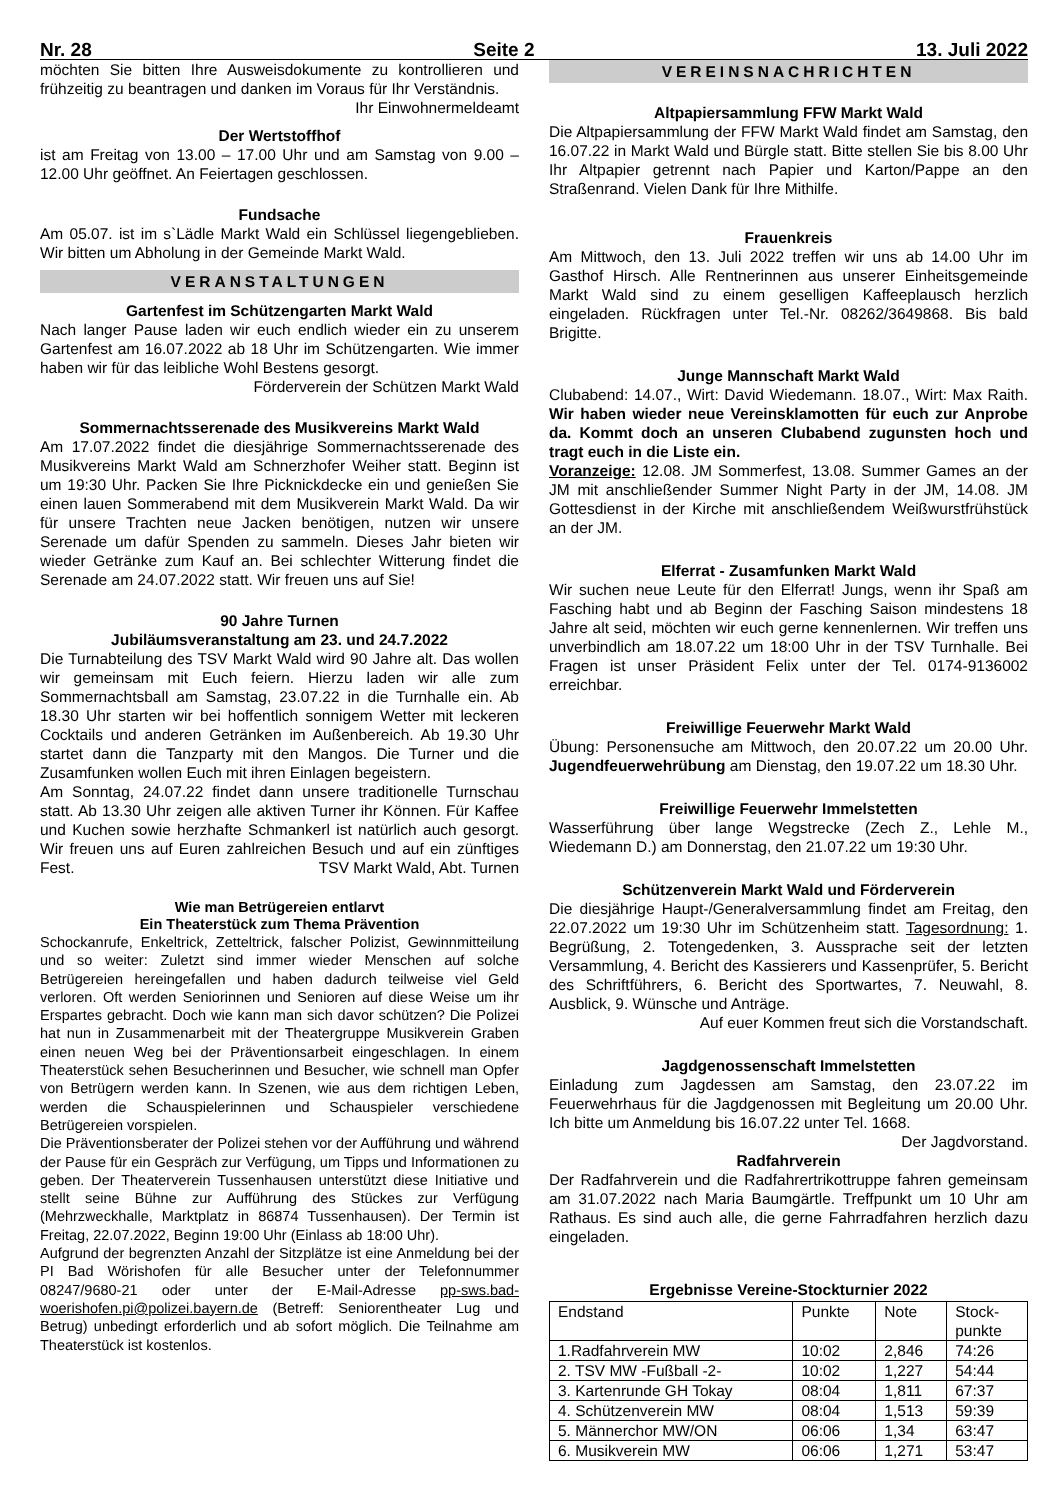Nr. 28 Seite 2 13. Juli 2022
möchten Sie bitten Ihre Ausweisdokumente zu kontrollieren und frühzeitig zu beantragen und danken im Voraus für Ihr Verständnis. Ihr Einwohnermeldeamt
Der Wertstoffhof
ist am Freitag von 13.00 – 17.00 Uhr und am Samstag von 9.00 – 12.00 Uhr geöffnet. An Feiertagen geschlossen.
Fundsache
Am 05.07. ist im s`Lädle Markt Wald ein Schlüssel liegengeblieben. Wir bitten um Abholung in der Gemeinde Markt Wald.
VERANSTALTUNGEN
Gartenfest im Schützengarten Markt Wald
Nach langer Pause laden wir euch endlich wieder ein zu unserem Gartenfest am 16.07.2022 ab 18 Uhr im Schützengarten. Wie immer haben wir für das leibliche Wohl Bestens gesorgt.
Förderverein der Schützen Markt Wald
Sommernachtsserenade des Musikvereins Markt Wald
Am 17.07.2022 findet die diesjährige Sommernachtsserenade des Musikvereins Markt Wald am Schnerzhofer Weiher statt. Beginn ist um 19:30 Uhr. Packen Sie Ihre Picknickdecke ein und genießen Sie einen lauen Sommerabend mit dem Musikverein Markt Wald. Da wir für unsere Trachten neue Jacken benötigen, nutzen wir unsere Serenade um dafür Spenden zu sammeln. Dieses Jahr bieten wir wieder Getränke zum Kauf an. Bei schlechter Witterung findet die Serenade am 24.07.2022 statt. Wir freuen uns auf Sie!
90 Jahre Turnen
Jubiläumsveranstaltung am 23. und 24.7.2022
Die Turnabteilung des TSV Markt Wald wird 90 Jahre alt. Das wollen wir gemeinsam mit Euch feiern. Hierzu laden wir alle zum Sommernachtsball am Samstag, 23.07.22 in die Turnhalle ein. Ab 18.30 Uhr starten wir bei hoffentlich sonnigem Wetter mit leckeren Cocktails und anderen Getränken im Außenbereich. Ab 19.30 Uhr startet dann die Tanzparty mit den Mangos. Die Turner und die Zusamfunken wollen Euch mit ihren Einlagen begeistern.
Am Sonntag, 24.07.22 findet dann unsere traditionelle Turnschau statt. Ab 13.30 Uhr zeigen alle aktiven Turner ihr Können. Für Kaffee und Kuchen sowie herzhafte Schmankerl ist natürlich auch gesorgt. Wir freuen uns auf Euren zahlreichen Besuch und auf ein zünftiges Fest. TSV Markt Wald, Abt. Turnen
Wie man Betrügereien entlarvt
Ein Theaterstück zum Thema Prävention
Schockanrufe, Enkeltrick, Zetteltrick, falscher Polizist, Gewinnmitteilung und so weiter: Zuletzt sind immer wieder Menschen auf solche Betrügereien hereingefallen und haben dadurch teilweise viel Geld verloren. Oft werden Seniorinnen und Senioren auf diese Weise um ihr Erspartes gebracht. Doch wie kann man sich davor schützen? Die Polizei hat nun in Zusammenarbeit mit der Theatergruppe Musikverein Graben einen neuen Weg bei der Präventionsarbeit eingeschlagen. In einem Theaterstück sehen Besucherinnen und Besucher, wie schnell man Opfer von Betrügern werden kann. In Szenen, wie aus dem richtigen Leben, werden die Schauspielerinnen und Schauspieler verschiedene Betrügereien vorspielen.
Die Präventionsberater der Polizei stehen vor der Aufführung und während der Pause für ein Gespräch zur Verfügung, um Tipps und Informationen zu geben. Der Theaterverein Tussenhausen unterstützt diese Initiative und stellt seine Bühne zur Aufführung des Stückes zur Verfügung (Mehrzweckhalle, Marktplatz in 86874 Tussenhausen). Der Termin ist Freitag, 22.07.2022, Beginn 19:00 Uhr (Einlass ab 18:00 Uhr).
Aufgrund der begrenzten Anzahl der Sitzplätze ist eine Anmeldung bei der PI Bad Wörishofen für alle Besucher unter der Telefonnummer 08247/9680-21 oder unter der E-Mail-Adresse pp-sws.bad-woerishofen.pi@polizei.bayern.de (Betreff: Seniorentheater Lug und Betrug) unbedingt erforderlich und ab sofort möglich. Die Teilnahme am Theaterstück ist kostenlos.
VEREINSNACHRICHTEN
Altpapiersammlung FFW Markt Wald
Die Altpapiersammlung der FFW Markt Wald findet am Samstag, den 16.07.22 in Markt Wald und Bürgle statt. Bitte stellen Sie bis 8.00 Uhr Ihr Altpapier getrennt nach Papier und Karton/Pappe an den Straßenrand. Vielen Dank für Ihre Mithilfe.
Frauenkreis
Am Mittwoch, den 13. Juli 2022 treffen wir uns ab 14.00 Uhr im Gasthof Hirsch. Alle Rentnerinnen aus unserer Einheitsgemeinde Markt Wald sind zu einem geselligen Kaffeeplausch herzlich eingeladen. Rückfragen unter Tel.-Nr. 08262/3649868. Bis bald Brigitte.
Junge Mannschaft Markt Wald
Clubabend: 14.07., Wirt: David Wiedemann. 18.07., Wirt: Max Raith. Wir haben wieder neue Vereinsklamotten für euch zur Anprobe da. Kommt doch an unseren Clubabend zugunsten hoch und tragt euch in die Liste ein.
Voranzeige: 12.08. JM Sommerfest, 13.08. Summer Games an der JM mit anschließender Summer Night Party in der JM, 14.08. JM Gottesdienst in der Kirche mit anschließendem Weißwurstfrühstück an der JM.
Elferrat - Zusamfunken Markt Wald
Wir suchen neue Leute für den Elferrat! Jungs, wenn ihr Spaß am Fasching habt und ab Beginn der Fasching Saison mindestens 18 Jahre alt seid, möchten wir euch gerne kennenlernen. Wir treffen uns unverbindlich am 18.07.22 um 18:00 Uhr in der TSV Turnhalle. Bei Fragen ist unser Präsident Felix unter der Tel. 0174-9136002 erreichbar.
Freiwillige Feuerwehr Markt Wald
Übung: Personensuche am Mittwoch, den 20.07.22 um 20.00 Uhr. Jugendfeuerwehrübung am Dienstag, den 19.07.22 um 18.30 Uhr.
Freiwillige Feuerwehr Immelstetten
Wasserführung über lange Wegstrecke (Zech Z., Lehle M., Wiedemann D.) am Donnerstag, den 21.07.22 um 19:30 Uhr.
Schützenverein Markt Wald und Förderverein
Die diesjährige Haupt-/Generalversammlung findet am Freitag, den 22.07.2022 um 19:30 Uhr im Schützenheim statt. Tagesordnung: 1. Begrüßung, 2. Totengedenken, 3. Aussprache seit der letzten Versammlung, 4. Bericht des Kassierers und Kassenprüfer, 5. Bericht des Schriftführers, 6. Bericht des Sportwartes, 7. Neuwahl, 8. Ausblick, 9. Wünsche und Anträge.
Auf euer Kommen freut sich die Vorstandschaft.
Jagdgenossenschaft Immelstetten
Einladung zum Jagdessen am Samstag, den 23.07.22 im Feuerwehrhaus für die Jagdgenossen mit Begleitung um 20.00 Uhr. Ich bitte um Anmeldung bis 16.07.22 unter Tel. 1668.
Der Jagdvorstand.
Radfahrverein
Der Radfahrverein und die Radfahrertrikottruppe fahren gemeinsam am 31.07.2022 nach Maria Baumgärtle. Treffpunkt um 10 Uhr am Rathaus. Es sind auch alle, die gerne Fahrradfahren herzlich dazu eingeladen.
Ergebnisse Vereine-Stockturnier 2022
| Endstand | Punkte | Note | Stock- punkte |
| 1.Radfahrverein MW | 10:02 | 2,846 | 74:26 |
| 2. TSV MW -Fußball -2- | 10:02 | 1,227 | 54:44 |
| 3. Kartenrunde GH Tokay | 08:04 | 1,811 | 67:37 |
| 4. Schützenverein MW | 08:04 | 1,513 | 59:39 |
| 5. Männerchor MW/ON | 06:06 | 1,34 | 63:47 |
| 6. Musikverein MW | 06:06 | 1,271 | 53:47 |